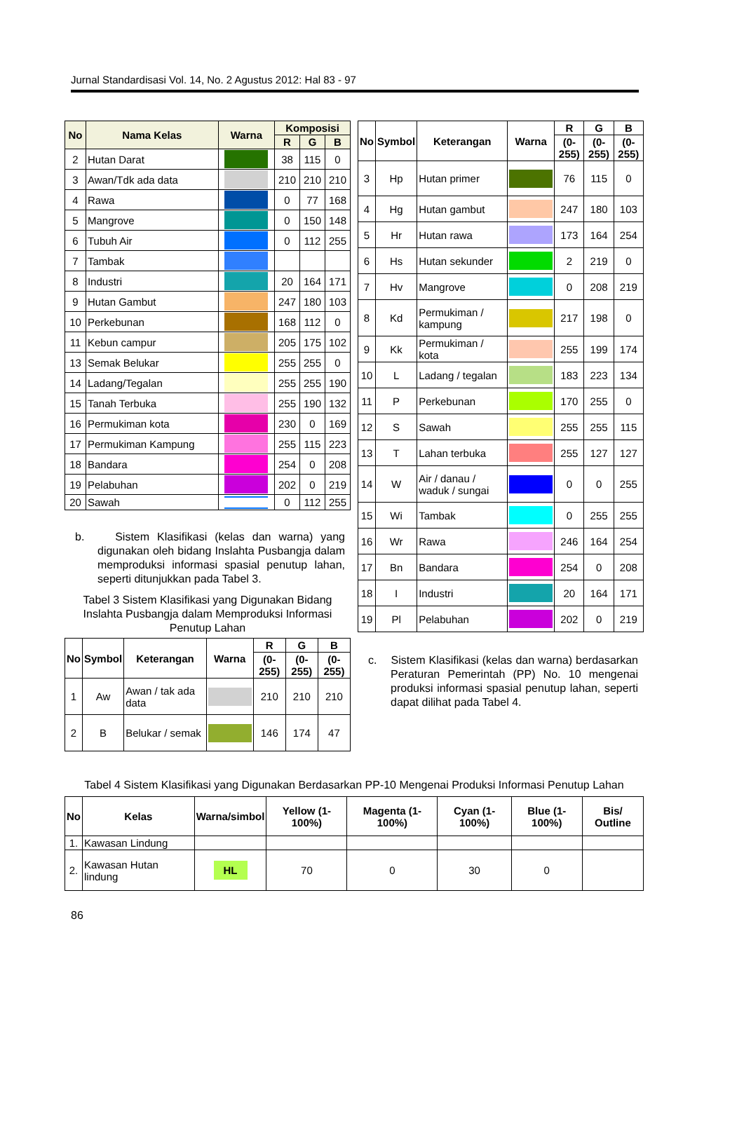Jurnal Standardisasi Vol. 14, No. 2 Agustus 2012: Hal 83 - 97
| No | Nama Kelas | Warna | Komposisi | | |
| --- | --- | --- | --- | --- | --- |
| | | | R | G | B |
| 2 | Hutan Darat | | 38 | 115 | 0 |
| 3 | Awan/Tdk ada data | | 210 | 210 | 210 |
| 4 | Rawa | | 0 | 77 | 168 |
| 5 | Mangrove | | 0 | 150 | 148 |
| 6 | Tubuh Air | | 0 | 112 | 255 |
| 7 | Tambak | | | | |
| 8 | Industri | | 20 | 164 | 171 |
| 9 | Hutan Gambut | | 247 | 180 | 103 |
| 10 | Perkebunan | | 168 | 112 | 0 |
| 11 | Kebun campur | | 205 | 175 | 102 |
| 13 | Semak Belukar | | 255 | 255 | 0 |
| 14 | Ladang/Tegalan | | 255 | 255 | 190 |
| 15 | Tanah Terbuka | | 255 | 190 | 132 |
| 16 | Permukiman kota | | 230 | 0 | 169 |
| 17 | Permukiman Kampung | | 255 | 115 | 223 |
| 18 | Bandara | | 254 | 0 | 208 |
| 19 | Pelabuhan | | 202 | 0 | 219 |
| 20 | Sawah | | 0 | 112 | 255 |
b. Sistem Klasifikasi (kelas dan warna) yang digunakan oleh bidang Inslahta Pusbangja dalam memproduksi informasi spasial penutup lahan, seperti ditunjukkan pada Tabel 3.
Tabel 3 Sistem Klasifikasi yang Digunakan Bidang Inslahta Pusbangja dalam Memproduksi Informasi Penutup Lahan
| No | Symbol | Keterangan | Warna | R | G | B |
| --- | --- | --- | --- | --- | --- | --- |
| | | | | (0-255) | (0-255) | (0-255) |
| 1 | Aw | Awan / tak ada data | | 210 | 210 | 210 |
| 2 | B | Belukar / semak | | 146 | 174 | 47 |
| No | Symbol | Keterangan | Warna | R | G | B |
| --- | --- | --- | --- | --- | --- | --- |
| | | | | (0-255) | (0-255) | (0-255) |
| 3 | Hp | Hutan primer | | 76 | 115 | 0 |
| 4 | Hg | Hutan gambut | | 247 | 180 | 103 |
| 5 | Hr | Hutan rawa | | 173 | 164 | 254 |
| 6 | Hs | Hutan sekunder | | 2 | 219 | 0 |
| 7 | Hv | Mangrove | | 0 | 208 | 219 |
| 8 | Kd | Permukiman / kampung | | 217 | 198 | 0 |
| 9 | Kk | Permukiman / kota | | 255 | 199 | 174 |
| 10 | L | Ladang / tegalan | | 183 | 223 | 134 |
| 11 | P | Perkebunan | | 170 | 255 | 0 |
| 12 | S | Sawah | | 255 | 255 | 115 |
| 13 | T | Lahan terbuka | | 255 | 127 | 127 |
| 14 | W | Air / danau / waduk / sungai | | 0 | 0 | 255 |
| 15 | Wi | Tambak | | 0 | 255 | 255 |
| 16 | Wr | Rawa | | 246 | 164 | 254 |
| 17 | Bn | Bandara | | 254 | 0 | 208 |
| 18 | I | Industri | | 20 | 164 | 171 |
| 19 | Pl | Pelabuhan | | 202 | 0 | 219 |
c. Sistem Klasifikasi (kelas dan warna) berdasarkan Peraturan Pemerintah (PP) No. 10 mengenai produksi informasi spasial penutup lahan, seperti dapat dilihat pada Tabel 4.
Tabel 4 Sistem Klasifikasi yang Digunakan Berdasarkan PP-10 Mengenai Produksi Informasi Penutup Lahan
| No | Kelas | Warna/simbol | Yellow (1-100%) | Magenta (1-100%) | Cyan (1-100%) | Blue (1-100%) | Bis/ Outline |
| --- | --- | --- | --- | --- | --- | --- | --- |
| 1. | Kawasan Lindung | | | | | | |
| 2. | Kawasan Hutan lindung | HL | 70 | 0 | 30 | 0 | |
86